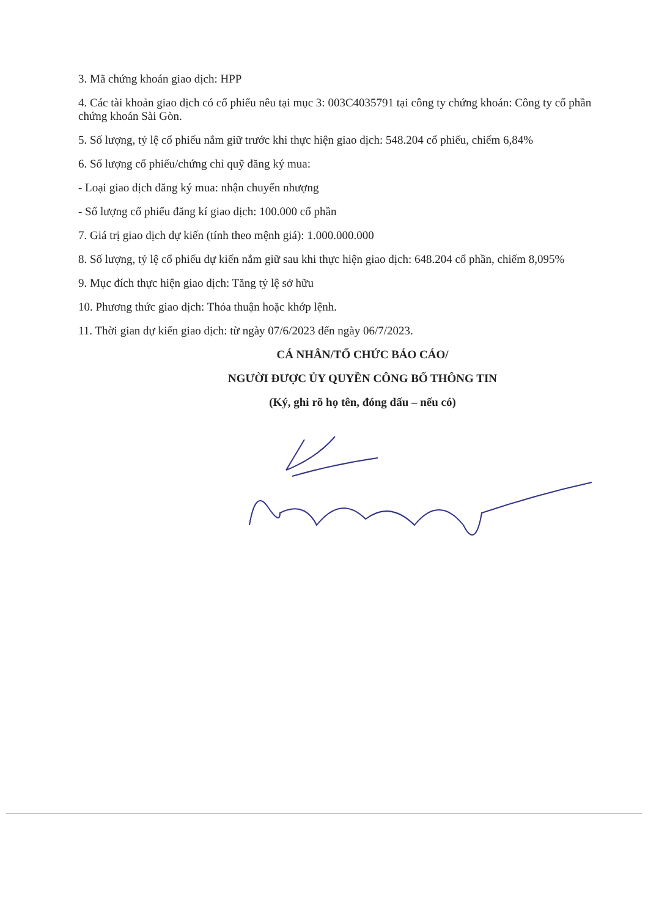3. Mã chứng khoán giao dịch: HPP
4. Các tài khoản giao dịch có cổ phiếu nêu tại mục 3: 003C4035791 tại công ty chứng khoán: Công ty cổ phần chứng khoán Sài Gòn.
5. Số lượng, tỷ lệ cổ phiếu nắm giữ trước khi thực hiện giao dịch: 548.204 cổ phiếu, chiếm 6,84%
6. Số lượng cổ phiếu/chứng chỉ quỹ đăng ký mua:
- Loại giao dịch đăng ký mua: nhận chuyển nhượng
- Số lượng cổ phiếu đăng kí giao dịch: 100.000 cổ phần
7. Giá trị giao dịch dự kiến (tính theo mệnh giá): 1.000.000.000
8. Số lượng, tỷ lệ cổ phiếu dự kiến nắm giữ sau khi thực hiện giao dịch: 648.204 cổ phần, chiếm 8,095%
9. Mục đích thực hiện giao dịch: Tăng tỷ lệ sở hữu
10. Phương thức giao dịch: Thỏa thuận hoặc khớp lệnh.
11. Thời gian dự kiến giao dịch: từ ngày 07/6/2023 đến ngày 06/7/2023.
CÁ NHÂN/TỔ CHỨC BÁO CÁO/
NGƯỜI ĐƯỢC ỦY QUYỀN CÔNG BỐ THÔNG TIN
(Ký, ghi rõ họ tên, đóng dấu – nếu có)